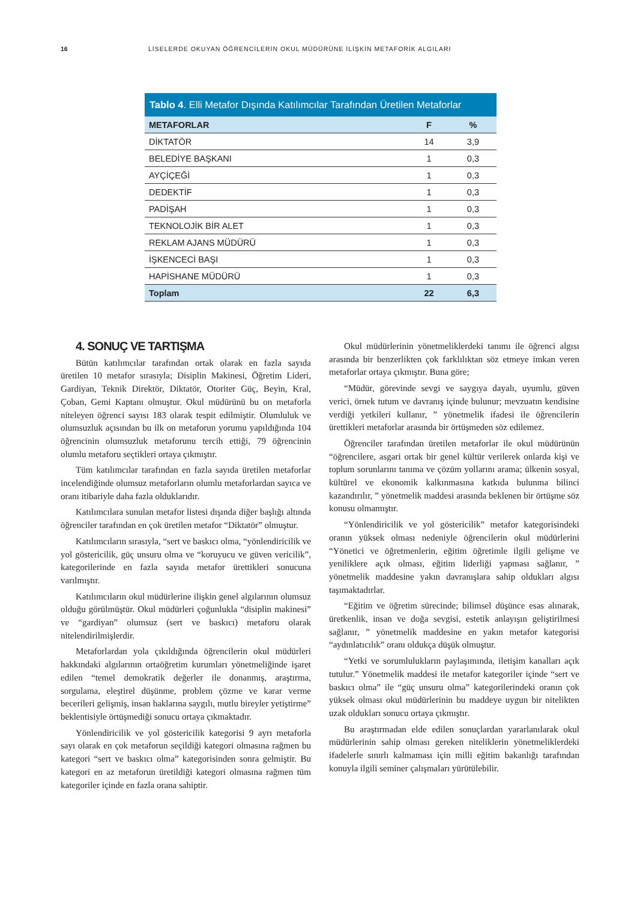16 LİSELERDE OKUYAN ÖĞRENCİLERİN OKUL MÜDÜRÜNE İLİŞKİN METAFORİK ALGILARI
Tablo 4 . Elli Metafor Dışında Katılımcılar Tarafından Üretilen Metaforlar
| METAFORLAR | F | % |
| --- | --- | --- |
| DİKTATÖR | 14 | 3,9 |
| BELEDİYE BAŞKANI | 1 | 0,3 |
| AYÇİÇEĞİ | 1 | 0,3 |
| DEDEKTİF | 1 | 0,3 |
| PADİŞAH | 1 | 0,3 |
| TEKNOLOJİK BİR ALET | 1 | 0,3 |
| REKLAM AJANS MÜDÜRÜ | 1 | 0,3 |
| İŞKENCECİ BAŞI | 1 | 0,3 |
| HAPİSHANE MÜDÜRÜ | 1 | 0,3 |
| Toplam | 22 | 6,3 |
4. SONUÇ VE TARTIŞMA
Bütün katılımcılar tarafından ortak olarak en fazla sayıda üretilen 10 metafor sırasıyla; Disiplin Makinesi, Öğretim Lideri, Gardiyan, Teknik Direktör, Diktatör, Otoriter Güç, Beyin, Kral, Çoban, Gemi Kaptanı olmuştur. Okul müdürünü bu on metaforla niteleyen öğrenci sayısı 183 olarak tespit edilmiştir. Olumluluk ve olumsuzluk açısından bu ilk on metaforun yorumu yapıldığında 104 öğrencinin olumsuzluk metaforunu tercih ettiği, 79 öğrencinin olumlu metaforu seçtikleri ortaya çıkmıştır.
Tüm katılımcılar tarafından en fazla sayıda üretilen metaforlar incelendiğinde olumsuz metaforların olumlu metaforlardan sayıca ve oranı itibariyle daha fazla olduklarıdır.
Katılımcılara sunulan metafor listesi dışında diğer başlığı altında öğrenciler tarafından en çok üretilen metafor “Diktatör” olmuştur.
Katılımcıların sırasıyla, “sert ve baskıcı olma, “yönlendiricilik ve yol göstericilik, güç unsuru olma ve “koruyucu ve güven vericilik”, kategorilerinde en fazla sayıda metafor ürettikleri sonucuna varılmıştır.
Katılımcıların okul müdürlerine ilişkin genel algılarının olumsuz olduğu görülmüştür. Okul müdürleri çoğunlukla “disiplin makinesi” ve “gardiyan” olumsuz (sert ve baskıcı) metaforu olarak nitelendirilmişlerdir.
Metaforlardan yola çıkıldığında öğrencilerin okul müdürleri hakkındaki algılarının ortaöğretim kurumları yönetmeliğinde işaret edilen “temel demokratik değerler ile donanmış, araştırma, sorgulama, eleştirel düşünme, problem çözme ve karar verme becerileri gelişmiş, insan haklarına saygılı, mutlu bireyler yetiştirme” beklentisiyle örtüşmediği sonucu ortaya çıkmaktadır.
Yönlendiricilik ve yol göstericilik kategorisi 9 ayrı metaforla sayı olarak en çok metaforun seçildiği kategori olmasına rağmen bu kategori “sert ve baskıcı olma” kategorisinden sonra gelmiştir. Bu kategori en az metaforun üretildiği kategori olmasına rağmen tüm kategoriler içinde en fazla orana sahiptir.
Okul müdürlerinin yönetmeliklerdeki tanımı ile öğrenci algısı arasında bir benzerlikten çok farklılıktan söz etmeye imkan veren metaforlar ortaya çıkmıştır. Buna göre;
“Müdür, görevinde sevgi ve saygıya dayalı, uyumlu, güven verici, örnek tutum ve davranış içinde bulunur; mevzuatın kendisine verdiği yetkileri kullanır, ” yönetmelik ifadesi ile öğrencilerin ürettikleri metaforlar arasında bir örtüşmeden söz edilemez.
Öğrenciler tarafından üretilen metaforlar ile okul müdürünün “öğrencilere, asgari ortak bir genel kültür verilerek onlarda kişi ve toplum sorunlarını tanıma ve çözüm yollarını arama; ülkenin sosyal, kültürel ve ekonomik kalkınmasına katkıda bulunma bilinci kazandırılır, ” yönetmelik maddesi arasında beklenen bir örtüşme söz konusu olmamıştır.
“Yönlendiricilik ve yol göstericilik” metafor kategorisindeki oranın yüksek olması nedeniyle öğrencilerin okul müdürlerini “Yönetici ve öğretmenlerin, eğitim öğretimle ilgili gelişme ve yeniliklere açık olması, eğitim liderliği yapması sağlanır, ” yönetmelik maddesine yakın davranışlara sahip oldukları algısı taşımaktadırlar.
“Eğitim ve öğretim sürecinde; bilimsel düşünce esas alınarak, üretkenlik, insan ve doğa sevgisi, estetik anlayışın geliştirilmesi sağlanır, ” yönetmelik maddesine en yakın metafor kategorisi “aydınlatıcılık” oranı oldukça düşük olmuştur.
“Yetki ve sorumlulukların paylaşımında, iletişim kanalları açık tutulur.” Yönetmelik maddesi ile metafor kategoriler içinde “sert ve baskıcı olma” ile “güç unsuru olma” kategorilerindeki oranın çok yüksek olması okul müdürlerinin bu maddeye uygun bir nitelikten uzak oldukları sonucu ortaya çıkmıştır.
Bu araştırmadan elde edilen sonuçlardan yararlanılarak okul müdürlerinin sahip olması gereken niteliklerin yönetmeliklerdeki ifadelerle sınırlı kalmaması için milli eğitim bakanlığı tarafından konuyla ilgili seminer çalışmaları yürütülebilir.